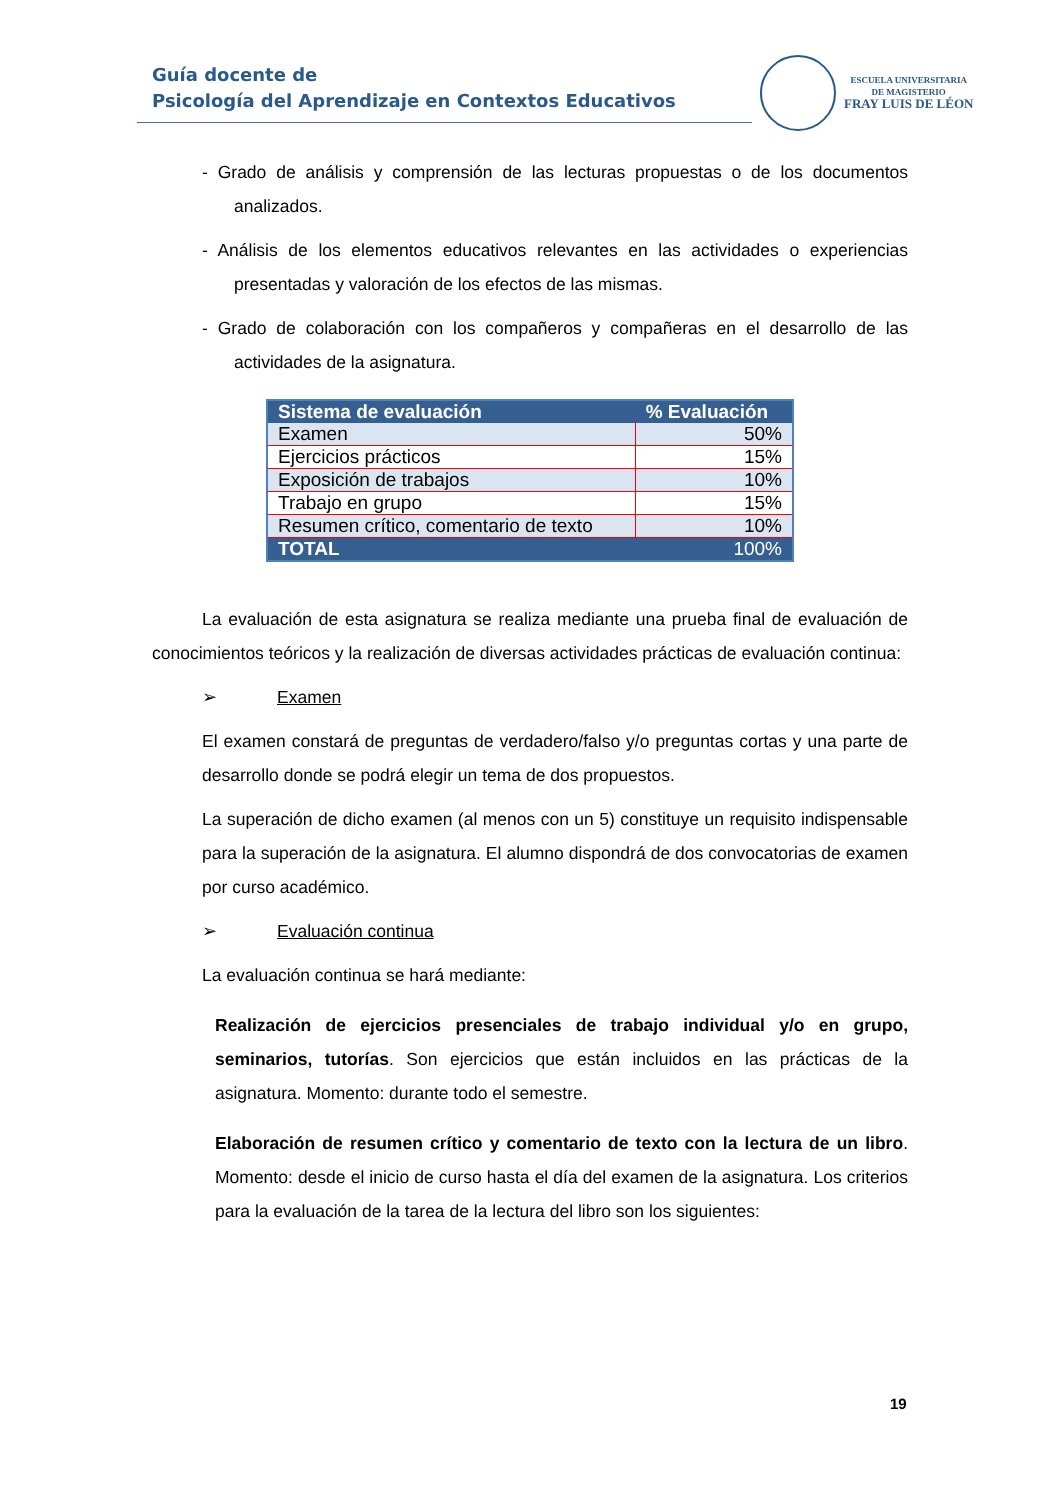Guía docente de
Psicología del Aprendizaje en Contextos Educativos
ESCUELA UNIVERSITARIA
DE MAGISTERIO
FRAY LUIS DE LÉON
- Grado de análisis y comprensión de las lecturas propuestas o de los documentos analizados.
- Análisis de los elementos educativos relevantes en las actividades o experiencias presentadas y valoración de los efectos de las mismas.
- Grado de colaboración con los compañeros y compañeras en el desarrollo de las actividades de la asignatura.
| Sistema de evaluación | % Evaluación |
| --- | --- |
| Examen | 50% |
| Ejercicios prácticos | 15% |
| Exposición de trabajos | 10% |
| Trabajo en grupo | 15% |
| Resumen crítico, comentario de texto | 10% |
| TOTAL | 100% |
La evaluación de esta asignatura se realiza mediante una prueba final de evaluación de conocimientos teóricos y la realización de diversas actividades prácticas de evaluación continua:
➢ Examen
El examen constará de preguntas de verdadero/falso y/o preguntas cortas y una parte de desarrollo donde se podrá elegir un tema de dos propuestos.
La superación de dicho examen (al menos con un 5) constituye un requisito indispensable para la superación de la asignatura. El alumno dispondrá de dos convocatorias de examen por curso académico.
➢ Evaluación continua
La evaluación continua se hará mediante:
Realización de ejercicios presenciales de trabajo individual y/o en grupo, seminarios, tutorías. Son ejercicios que están incluidos en las prácticas de la asignatura. Momento: durante todo el semestre.
Elaboración de resumen crítico y comentario de texto con la lectura de un libro. Momento: desde el inicio de curso hasta el día del examen de la asignatura. Los criterios para la evaluación de la tarea de la lectura del libro son los siguientes:
19